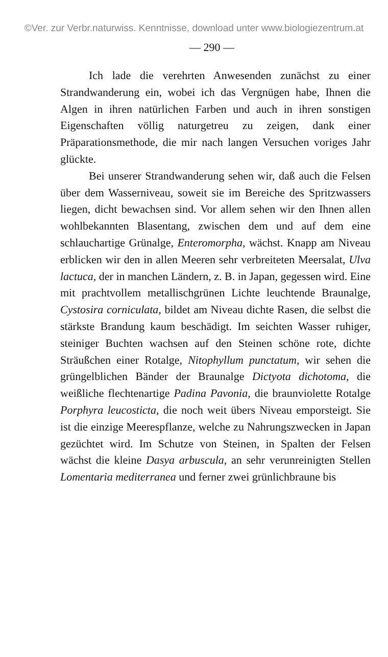©Ver. zur Verbr.naturwiss. Kenntnisse, download unter www.biologiezentrum.at
— 290 —
Ich lade die verehrten Anwesenden zunächst zu einer Strandwanderung ein, wobei ich das Vergnügen habe, Ihnen die Algen in ihren natürlichen Farben und auch in ihren sonstigen Eigenschaften völlig naturgetreu zu zeigen, dank einer Präparationsmethode, die mir nach langen Versuchen voriges Jahr glückte.
Bei unserer Strandwanderung sehen wir, daß auch die Felsen über dem Wasserniveau, soweit sie im Bereiche des Spritzwassers liegen, dicht bewachsen sind. Vor allem sehen wir den Ihnen allen wohlbekannten Blasentang, zwischen dem und auf dem eine schlauchartige Grünalge, Enteromorpha, wächst. Knapp am Niveau erblicken wir den in allen Meeren sehr verbreiteten Meersalat, Ulva lactuca, der in manchen Ländern, z. B. in Japan, gegessen wird. Eine mit prachtvollem metallischgrünen Lichte leuchtende Braunalge, Cystosira corniculata, bildet am Niveau dichte Rasen, die selbst die stärkste Brandung kaum beschädigt. Im seichten Wasser ruhiger, steiniger Buchten wachsen auf den Steinen schöne rote, dichte Sträußchen einer Rotalge, Nitophyllum punctatum, wir sehen die grüngelblichen Bänder der Braunalge Dictyota dichotoma, die weißliche flechtenartige Padina Pavonia, die braunviolette Rotalge Porphyra leucosticta, die noch weit übers Niveau emporsteigt. Sie ist die einzige Meerespflanze, welche zu Nahrungszwecken in Japan gezüchtet wird. Im Schutze von Steinen, in Spalten der Felsen wächst die kleine Dasya arbuscula, an sehr verunreinigten Stellen Lomentaria mediterranea und ferner zwei grünlichbraune bis